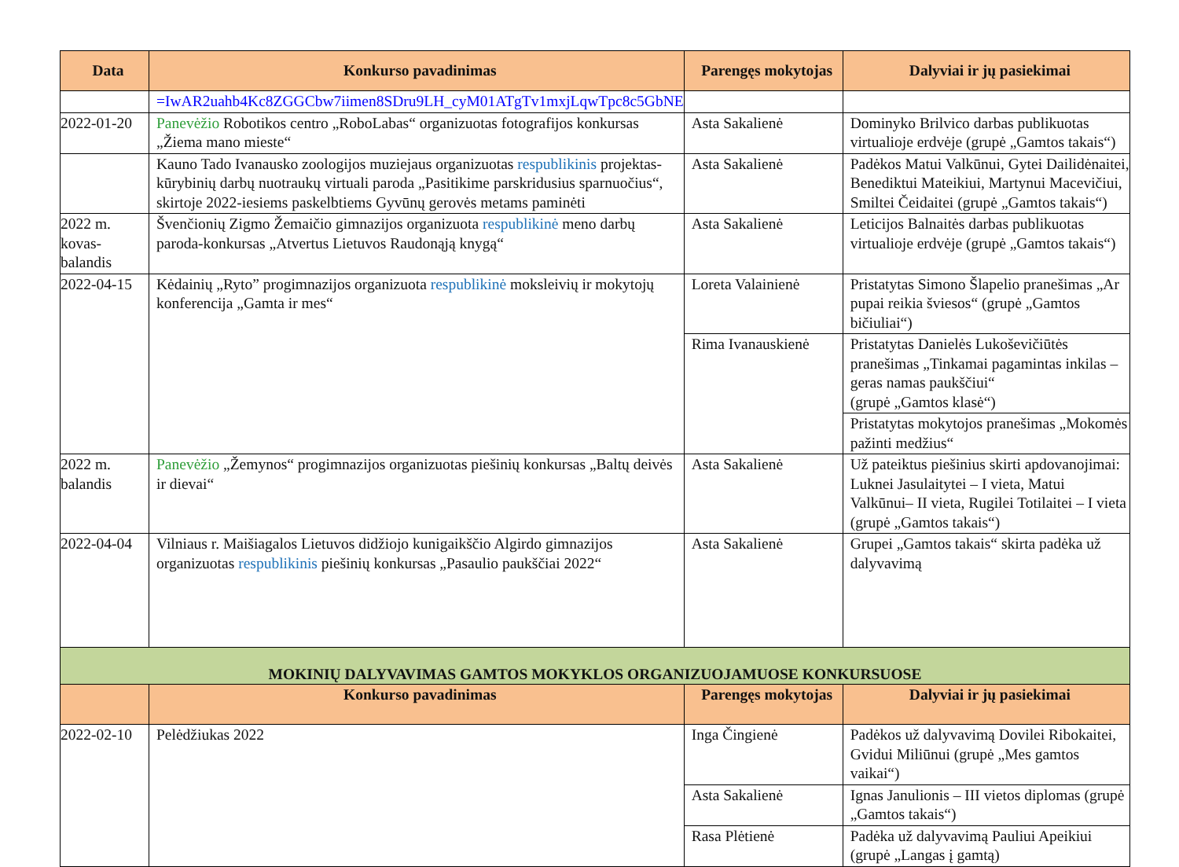| Data | Konkurso pavadinimas | Parengęs mokytojas | Dalyviai ir jų pasiekimai |
| --- | --- | --- | --- |
| | =IwAR2uahb4Kc8ZGGCbw7iimen8SDru9LH_cyM01ATgTv1mxjLqwTpc8c5GbNE | | |
| 2022-01-20 | Panevėžio Robotikos centro „RoboLabas“ organizuotas fotografijos konkursas „Žiema mano mieste“ | Asta Sakalienė | Dominyko Brilvico darbas publikuotas virtualioje erdvėje (grupė „Gamtos takais“) |
| | Kauno Tado Ivanausko zoologijos muziejaus organizuotas respublikinis projektas- kūrybinių darbų nuotraukų virtuali paroda „Pasitikime parskridusius sparnuočius“, skirtoje 2022-iesiems paskelbtiems Gyvūnų gerovės metams paminėti | Asta Sakalienė | Padėkos Matui Valkūnui, Gytei Dailidėnaitei, Benediktui Mateikiui, Martynui Macevičiui, Smiltei Čeidaitei (grupė „Gamtos takais“) |
| 2022 m. kovas-balandis | Švenčionių Zigmo Žemaičio gimnazijos organizuota respublikinė meno darbų paroda-konkursas „Atvertus Lietuvos Raudonąją knygą“ | Asta Sakalienė | Leticijos Balnaitės darbas publikuotas virtualioje erdvėje (grupė „Gamtos takais“) |
| 2022-04-15 | Kėdainių „Ryto” progimnazijos organizuota respublikinė moksleivių ir mokytojų konferencija „Gamta ir mes“ | Loreta Valainienė | Pristatytas Simono Šlapelio pranešimas „Ar pupai reikia šviesos“ (grupė „Gamtos bičiuliai“) |
| | | Rima Ivanauskienė | Pristatytas Danielės Lukoševičiūtės pranešimas „Tinkamai pagamintas inkilas – geras namas paukščiui“ (grupė „Gamtos klasė“) |
| | | | Pristatytas mokytojos pranešimas „Mokomės pažinti medžius“ |
| 2022 m. balandis | Panevėžio „Žemynos“ progimnazijos organizuotas piešinių konkursas „Baltų deivės ir dievai“ | Asta Sakalienė | Už pateiktus piešinius skirti apdovanojimai: Luknei Jasulaitytei – I vieta, Matui Valkūnui– II vieta, Rugilei Totilaitei – I vieta (grupė „Gamtos takais“) |
| 2022-04-04 | Vilniaus r. Maišiagalos Lietuvos didžiojo kunigaikščio Algirdo gimnazijos organizuotas respublikinis piešinių konkursas „Pasaulio paukščiai 2022“ | Asta Sakalienė | Grupei „Gamtos takais“ skirta padėka už dalyvavimą |
| MOKINIŲ DALYVAVIMAS GAMTOS MOKYKLOS ORGANIZUOJAMUOSE KONKURSUOSE | | | |
| | Konkurso pavadinimas | Parengęs mokytojas | Dalyviai ir jų pasiekimai |
| 2022-02-10 | Pelėdžiukas 2022 | Inga Čingienė | Padėkos už dalyvavimą Dovilei Ribokaitei, Gvidui Miliūnui (grupė „Mes gamtos vaikai“) |
| | | Asta Sakalienė | Ignas Janulionis – III vietos diplomas (grupė „Gamtos takais“) |
| | | Rasa Plėtienė | Padėka už dalyvavimą Pauliui Apeikiui (grupė „Langas į gamtą) |